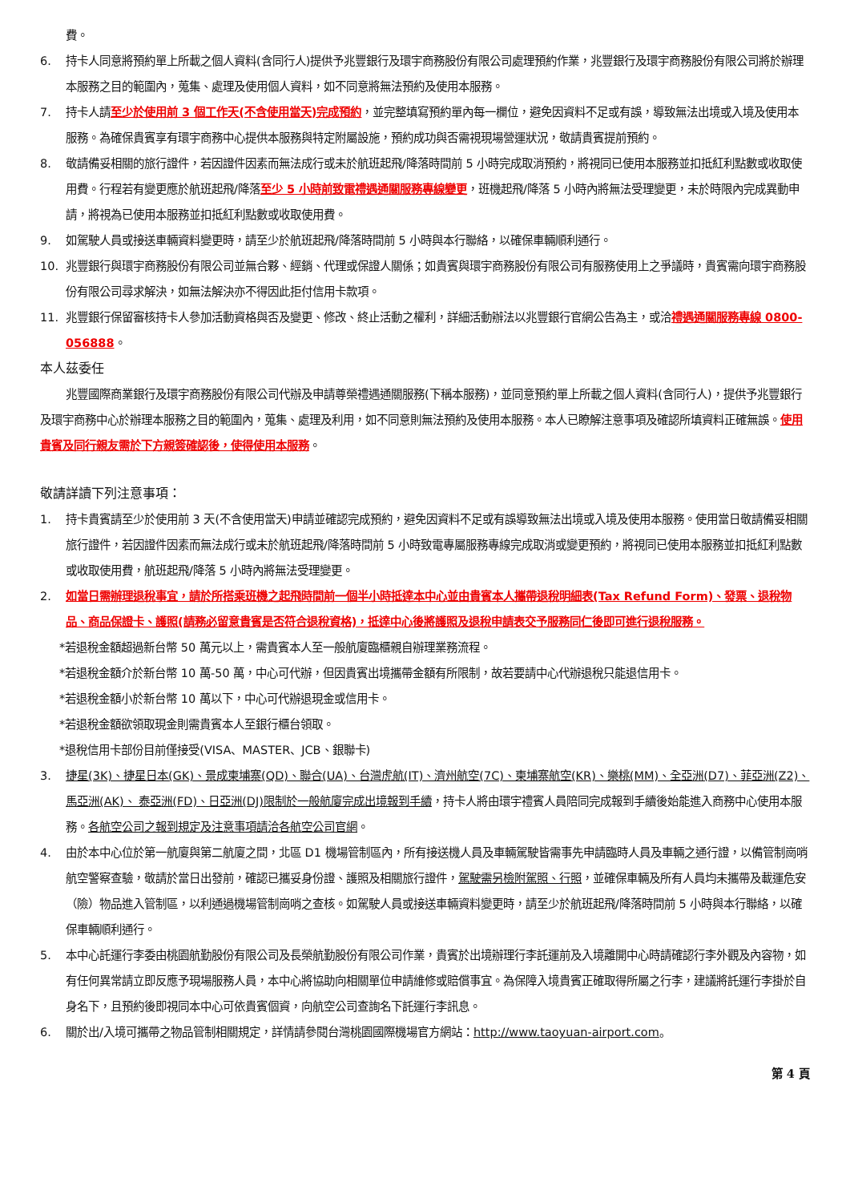費。
6. 持卡人同意將預約單上所載之個人資料(含同行人)提供予兆豐銀行及環宇商務股份有限公司處理預約作業，兆豐銀行及環宇商務股份有限公司將於辦理本服務之目的範圍內，蒐集、處理及使用個人資料，如不同意將無法預約及使用本服務。
7. 持卡人請至少於使用前 3 個工作天(不含使用當天)完成預約，並完整填寫預約單內每一欄位，避免因資料不足或有誤，導致無法出境或入境及使用本服務。為確保貴賓享有環宇商務中心提供本服務與特定附屬設施，預約成功與否需視現場營運狀況，敬請貴賓提前預約。
8. 敬請備妥相關的旅行證件，若因證件因素而無法成行或未於航班起飛/降落時間前 5 小時完成取消預約，將視同已使用本服務並扣抵紅利點數或收取使用費。行程若有變更應於航班起飛/降落至少 5 小時前致電禮遇通關服務專線變更，班機起飛/降落 5 小時內將無法受理變更，未於時限內完成異動申請，將視為已使用本服務並扣抵紅利點數或收取使用費。
9. 如駕駛人員或接送車輛資料變更時，請至少於航班起飛/降落時間前 5 小時與本行聯絡，以確保車輛順利通行。
10. 兆豐銀行與環宇商務股份有限公司並無合夥、經銷、代理或保證人關係；如貴賓與環宇商務股份有限公司有服務使用上之爭議時，貴賓需向環宇商務股份有限公司尋求解決，如無法解決亦不得因此拒付信用卡款項。
11. 兆豐銀行保留審核持卡人參加活動資格與否及變更、修改、終止活動之權利，詳細活動辦法以兆豐銀行官網公告為主，或洽禮遇通關服務專線 0800-056888。
本人茲委任
兆豐國際商業銀行及環宇商務股份有限公司代辦及申請尊榮禮遇通關服務(下稱本服務)，並同意預約單上所載之個人資料(含同行人)，提供予兆豐銀行及環宇商務中心於辦理本服務之目的範圍內，蒐集、處理及利用，如不同意則無法預約及使用本服務。本人已瞭解注意事項及確認所填資料正確無誤。使用貴賓及同行親友需於下方親簽確認後，使得使用本服務。
敬請詳讀下列注意事項：
1. 持卡貴賓請至少於使用前 3 天(不含使用當天)申請並確認完成預約，避免因資料不足或有誤導致無法出境或入境及使用本服務。使用當日敬請備妥相關旅行證件，若因證件因素而無法成行或未於航班起飛/降落時間前 5 小時致電專屬服務專線完成取消或變更預約，將視同已使用本服務並扣抵紅利點數或收取使用費，航班起飛/降落 5 小時內將無法受理變更。
2. 如當日需辦理退稅事宜，請於所搭乘班機之起飛時間前一個半小時抵達本中心並由貴賓本人攜帶退稅明細表(Tax Refund Form)、發票、退稅物品、商品保證卡、護照(請務必留意貴賓是否符合退稅資格)，抵達中心後將護照及退稅申請表交予服務同仁後即可進行退稅服務。
*若退稅金額超過新台幣 50 萬元以上，需貴賓本人至一般航廈臨櫃親自辦理業務流程。
*若退稅金額介於新台幣 10 萬-50 萬，中心可代辦，但因貴賓出境攜帶金額有所限制，故若要請中心代辦退稅只能退信用卡。
*若退稅金額小於新台幣 10 萬以下，中心可代辦退現金或信用卡。
*若退稅金額欲領取現金則需貴賓本人至銀行櫃台領取。
*退稅信用卡部份目前僅接受(VISA、MASTER、JCB、銀聯卡)
3. 捷星(3K)、捷星日本(GK)、景成柬埔寨(QD)、聯合(UA)、台灣虎航(IT)、濟州航空(7C)、柬埔寨航空(KR)、樂桃(MM)、全亞洲(D7)、菲亞洲(Z2)、馬亞洲(AK)、 泰亞洲(FD)、日亞洲(DJ)限制於一般航廈完成出境報到手續，持卡人將由環宇禮賓人員陪同完成報到手續後始能進入商務中心使用本服務。各航空公司之報到規定及注意事項請洽各航空公司官網。
4. 由於本中心位於第一航廈與第二航廈之間，北區 D1 機場管制區內，所有接送機人員及車輛駕駛皆需事先申請臨時人員及車輛之通行證，以備管制崗哨航空警察查驗，敬請於當日出發前，確認已攜妥身份證、護照及相關旅行證件，駕駛需另檢附駕照、行照，並確保車輛及所有人員均未攜帶及載運危安（險）物品進入管制區，以利通過機場管制崗哨之查核。如駕駛人員或接送車輛資料變更時，請至少於航班起飛/降落時間前 5 小時與本行聯絡，以確保車輛順利通行。
5. 本中心託運行李委由桃園航勤股份有限公司及長榮航勤股份有限公司作業，貴賓於出境辦理行李託運前及入境離開中心時請確認行李外觀及內容物，如有任何異常請立即反應予現場服務人員，本中心將協助向相關單位申請維修或賠償事宜。為保障入境貴賓正確取得所屬之行李，建議將託運行李掛於自身名下，且預約後即視同本中心可依貴賓個資，向航空公司查詢名下託運行李訊息。
6. 關於出/入境可攜帶之物品管制相關規定，詳情請參閱台灣桃園國際機場官方網站：http://www.taoyuan-airport.com。
第 4 頁